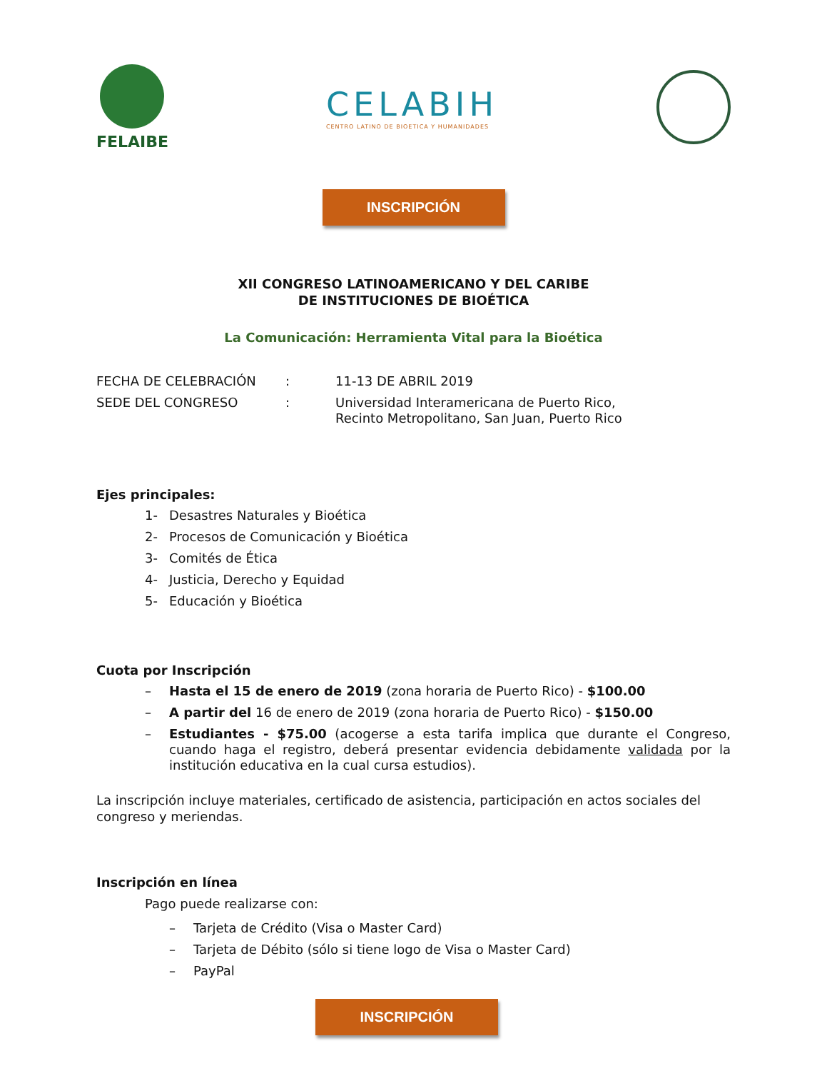FELAIBE
CELABIH
CENTRO LATINO DE BIOETICA Y HUMANIDADES
INSCRIPCIÓN
XII CONGRESO LATINOAMERICANO Y DEL CARIBE
DE INSTITUCIONES DE BIOÉTICA
La Comunicación: Herramienta Vital para la Bioética
FECHA DE CELEBRACIÓN
:
11-13 DE ABRIL 2019
SEDE DEL CONGRESO
:
Universidad Interamericana de Puerto Rico,
Recinto Metropolitano, San Juan, Puerto Rico
Ejes principales:
1- Desastres Naturales y Bioética
2- Procesos de Comunicación y Bioética
3- Comités de Ética
4- Justicia, Derecho y Equidad
5- Educación y Bioética
Cuota por Inscripción
– Hasta el 15 de enero de 2019 (zona horaria de Puerto Rico) - $100.00
– A partir del 16 de enero de 2019 (zona horaria de Puerto Rico) - $150.00
– Estudiantes - $75.00 (acogerse a esta tarifa implica que durante el Congreso, cuando haga el registro, deberá presentar evidencia debidamente validada por la institución educativa en la cual cursa estudios).
La inscripción incluye materiales, certificado de asistencia, participación en actos sociales del congreso y meriendas.
Inscripción en línea
Pago puede realizarse con:
– Tarjeta de Crédito (Visa o Master Card)
– Tarjeta de Débito (sólo si tiene logo de Visa o Master Card)
– PayPal
INSCRIPCIÓN